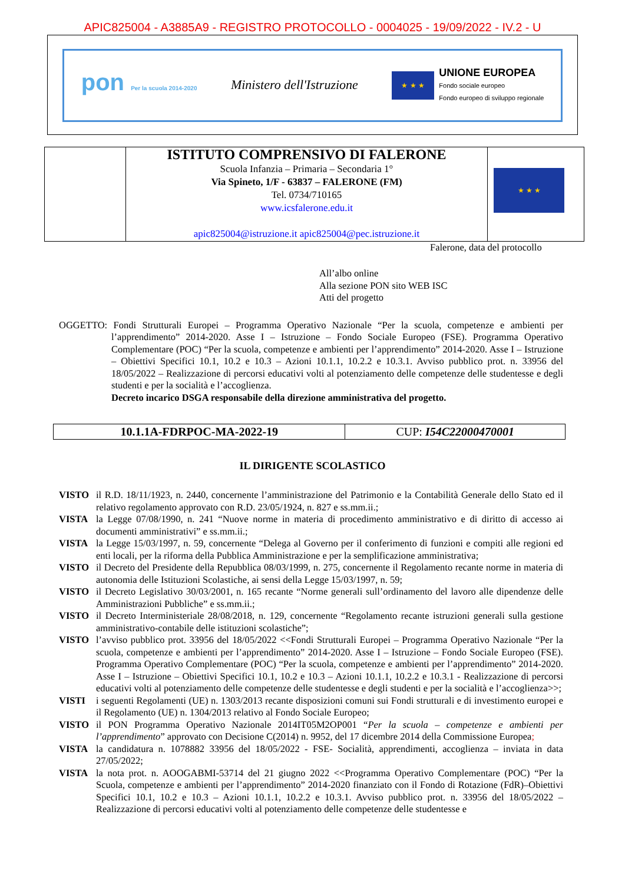APIC825004 - A3885A9 - REGISTRO PROTOCOLLO - 0004025 - 19/09/2022 - IV.2 - U
pon Per la scuola 2014-2020
Ministero dell'Istruzione
★ ★ ★
UNIONE EUROPEA
Fondo sociale europeo
Fondo europeo di sviluppo regionale
| | ISTITUTO COMPRENSIVO DI FALERONE Scuola Infanzia – Primaria – Secondaria 1° Via Spineto, 1/F - 63837 – FALERONE (FM) Tel. 0734/710165 www.icsfalerone.edu.it apic825004@istruzione.it apic825004@pec.istruzione.it | ★ ★ ★ |
Falerone, data del protocollo
All’albo online
Alla sezione PON sito WEB ISC
Atti del progetto
OGGETTO: Fondi Strutturali Europei – Programma Operativo Nazionale “Per la scuola, competenze e ambienti per l’apprendimento” 2014-2020. Asse I – Istruzione – Fondo Sociale Europeo (FSE). Programma Operativo Complementare (POC) “Per la scuola, competenze e ambienti per l’apprendimento” 2014-2020. Asse I – Istruzione – Obiettivi Specifici 10.1, 10.2 e 10.3 – Azioni 10.1.1, 10.2.2 e 10.3.1. Avviso pubblico prot. n. 33956 del 18/05/2022 – Realizzazione di percorsi educativi volti al potenziamento delle competenze delle studentesse e degli studenti e per la socialità e l’accoglienza.
Decreto incarico DSGA responsabile della direzione amministrativa del progetto.
| 10.1.1A-FDRPOC-MA-2022-19 | CUP: I54C22000470001 |
IL DIRIGENTE SCOLASTICO
VISTO
il R.D. 18/11/1923, n. 2440, concernente l’amministrazione del Patrimonio e la Contabilità Generale dello Stato ed il relativo regolamento approvato con R.D. 23/05/1924, n. 827 e ss.mm.ii.;
VISTA
la Legge 07/08/1990, n. 241 “Nuove norme in materia di procedimento amministrativo e di diritto di accesso ai documenti amministrativi” e ss.mm.ii.;
VISTA
la Legge 15/03/1997, n. 59, concernente “Delega al Governo per il conferimento di funzioni e compiti alle regioni ed enti locali, per la riforma della Pubblica Amministrazione e per la semplificazione amministrativa;
VISTO
il Decreto del Presidente della Repubblica 08/03/1999, n. 275, concernente il Regolamento recante norme in materia di autonomia delle Istituzioni Scolastiche, ai sensi della Legge 15/03/1997, n. 59;
VISTO
il Decreto Legislativo 30/03/2001, n. 165 recante “Norme generali sull’ordinamento del lavoro alle dipendenze delle Amministrazioni Pubbliche” e ss.mm.ii.;
VISTO
il Decreto Interministeriale 28/08/2018, n. 129, concernente “Regolamento recante istruzioni generali sulla gestione amministrativo-contabile delle istituzioni scolastiche”;
VISTO
l’avviso pubblico prot. 33956 del 18/05/2022 <<Fondi Strutturali Europei – Programma Operativo Nazionale “Per la scuola, competenze e ambienti per l’apprendimento” 2014-2020. Asse I – Istruzione – Fondo Sociale Europeo (FSE). Programma Operativo Complementare (POC) “Per la scuola, competenze e ambienti per l’apprendimento” 2014-2020. Asse I – Istruzione – Obiettivi Specifici 10.1, 10.2 e 10.3 – Azioni 10.1.1, 10.2.2 e 10.3.1 - Realizzazione di percorsi educativi volti al potenziamento delle competenze delle studentesse e degli studenti e per la socialità e l’accoglienza>>;
VISTI
i seguenti Regolamenti (UE) n. 1303/2013 recante disposizioni comuni sui Fondi strutturali e di investimento europei e il Regolamento (UE) n. 1304/2013 relativo al Fondo Sociale Europeo;
VISTO
il PON Programma Operativo Nazionale 2014IT05M2OP001 “Per la scuola – competenze e ambienti per l’apprendimento” approvato con Decisione C(2014) n. 9952, del 17 dicembre 2014 della Commissione Europea;
VISTA
la candidatura n. 1078882 33956 del 18/05/2022 - FSE- Socialità, apprendimenti, accoglienza – inviata in data 27/05/2022;
VISTA
la nota prot. n. AOOGABMI-53714 del 21 giugno 2022 <<Programma Operativo Complementare (POC) “Per la Scuola, competenze e ambienti per l’apprendimento” 2014-2020 finanziato con il Fondo di Rotazione (FdR)–Obiettivi Specifici 10.1, 10.2 e 10.3 – Azioni 10.1.1, 10.2.2 e 10.3.1. Avviso pubblico prot. n. 33956 del 18/05/2022 – Realizzazione di percorsi educativi volti al potenziamento delle competenze delle studentesse e